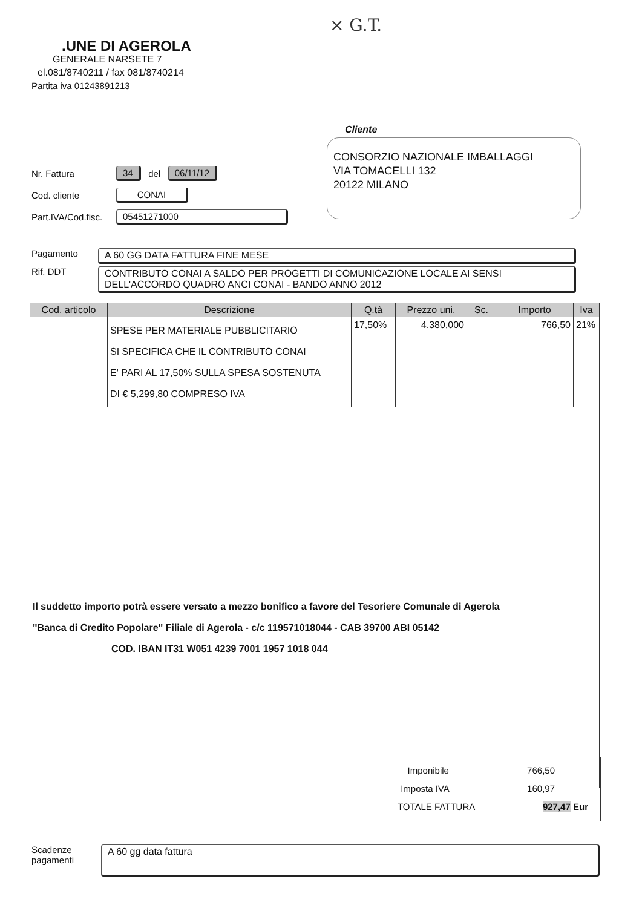× G.T.
.UNE DI AGEROLA
GENERALE NARSETE 7
el.081/8740211 / fax 081/8740214
Partita iva 01243891213
Cliente
CONSORZIO NAZIONALE IMBALLAGGI
VIA TOMACELLI 132
20122 MILANO
Nr. Fattura 34 del 06/11/12
Cod. cliente CONAI
Part.IVA/Cod.fisc. 05451271000
Pagamento A 60 GG DATA FATTURA FINE MESE
Rif. DDT CONTRIBUTO CONAI A SALDO PER PROGETTI DI COMUNICAZIONE LOCALE AI SENSI DELL'ACCORDO QUADRO ANCI CONAI - BANDO ANNO 2012
| Cod. articolo | Descrizione | Q.tà | Prezzo uni. | Sc. | Importo | Iva |
| --- | --- | --- | --- | --- | --- | --- |
| | SPESE PER MATERIALE PUBBLICITARIO SI SPECIFICA CHE IL CONTRIBUTO CONAI E' PARI AL 17,50% SULLA SPESA SOSTENUTA DI € 5,299,80 COMPRESO IVA | 17,50% | 4.380,000 | | 766,50 | 21% |
| Il suddetto importo potrà essere versato a mezzo bonifico a favore del Tesoriere Comunale di Agerola "Banca di Credito Popolare" Filiale di Agerola - c/c 119571018044 - CAB 39700 ABI 05142 COD. IBAN IT31 W051 4239 7001 1957 1018 044 | | | | | | |
Imponibile 766,50
Imposta IVA 160,97
TOTALE FATTURA 927,47 Eur
Scadenze
pagamenti A 60 gg data fattura